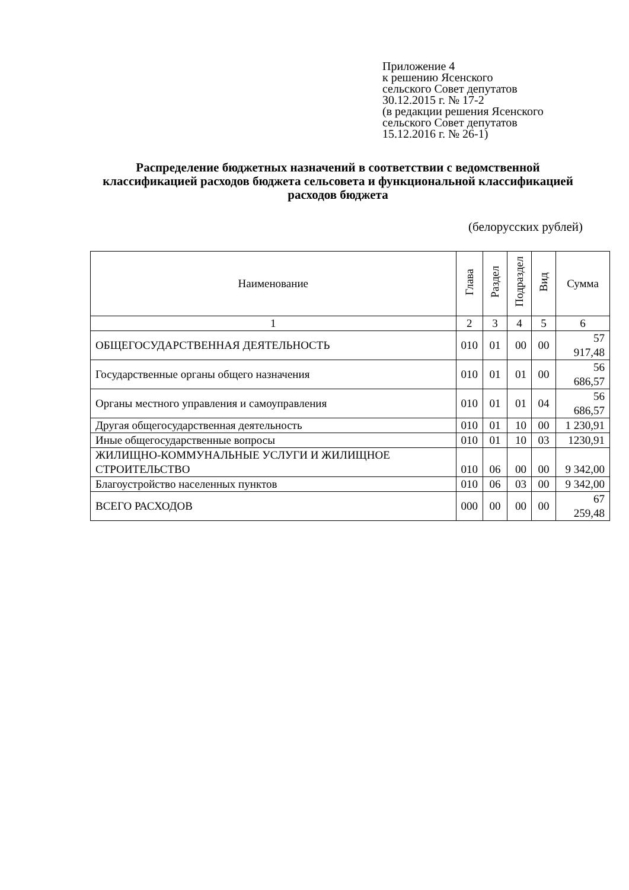Приложение 4
к решению Ясенского
сельского Совет депутатов
30.12.2015 г. № 17-2
(в редакции решения Ясенского
сельского Совет депутатов
15.12.2016 г. № 26-1)
Распределение бюджетных назначений в соответствии с ведомственной классификацией расходов бюджета сельсовета и функциональной классификацией расходов бюджета
(белорусских рублей)
| Наименование | Глава | Раздел | Подраздел | Вид | Сумма |
| --- | --- | --- | --- | --- | --- |
| 1 | 2 | 3 | 4 | 5 | 6 |
| ОБЩЕГОСУДАРСТВЕННАЯ ДЕЯТЕЛЬНОСТЬ | 010 | 01 | 00 | 00 | 57 917,48 |
| Государственные органы общего назначения | 010 | 01 | 01 | 00 | 56 686,57 |
| Органы местного управления и самоуправления | 010 | 01 | 01 | 04 | 56 686,57 |
| Другая общегосударственная деятельность | 010 | 01 | 10 | 00 | 1 230,91 |
| Иные общегосударственные вопросы | 010 | 01 | 10 | 03 | 1230,91 |
| ЖИЛИЩНО-КОММУНАЛЬНЫЕ УСЛУГИ И ЖИЛИЩНОЕ СТРОИТЕЛЬСТВО | 010 | 06 | 00 | 00 | 9 342,00 |
| Благоустройство населенных пунктов | 010 | 06 | 03 | 00 | 9 342,00 |
| ВСЕГО РАСХОДОВ | 000 | 00 | 00 | 00 | 67 259,48 |